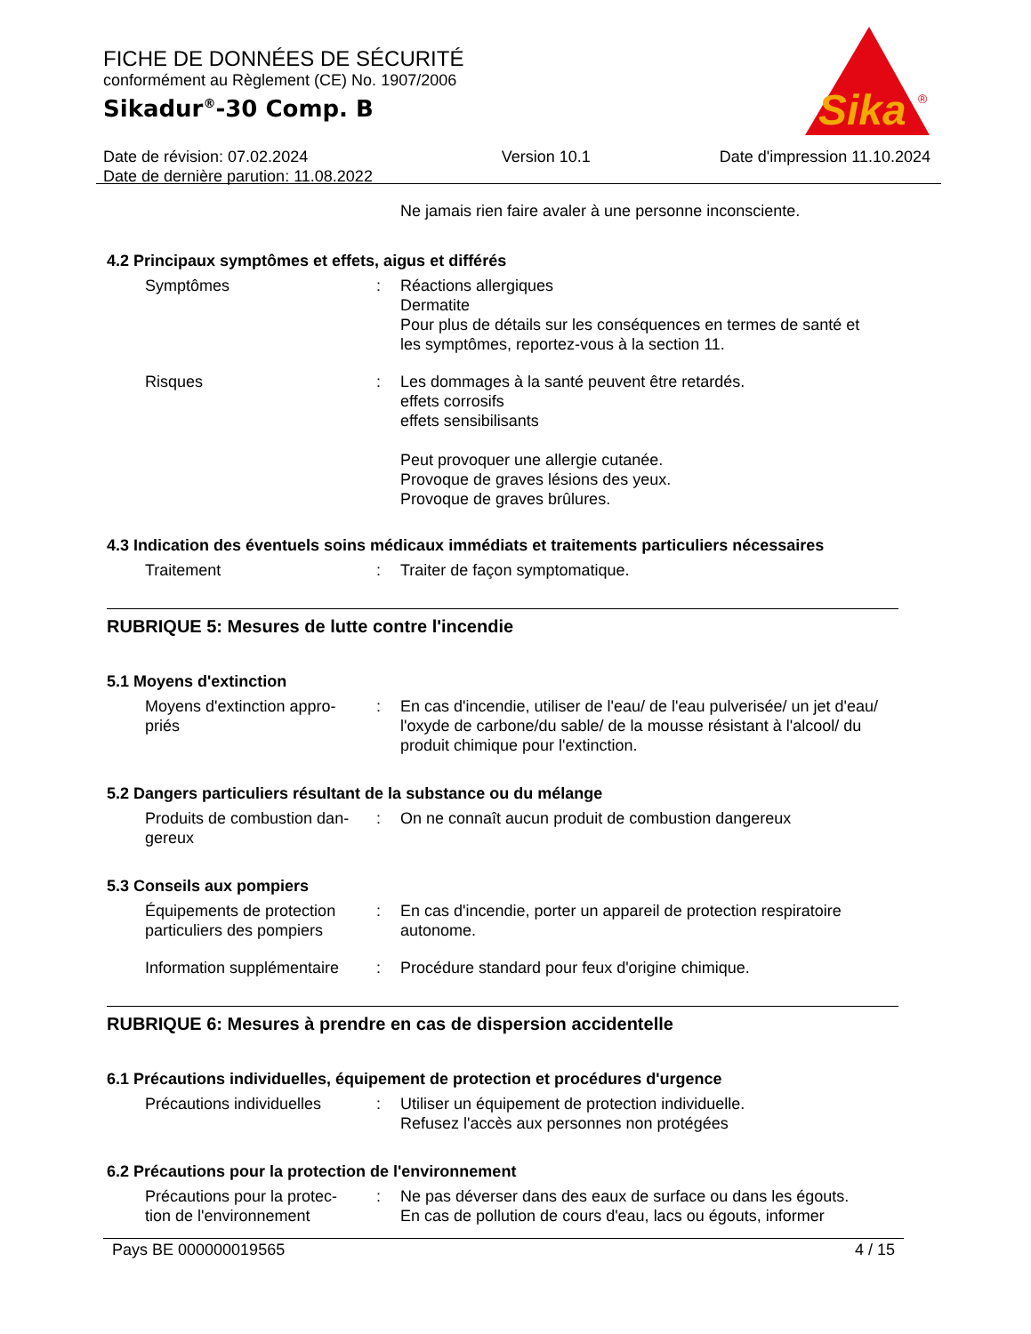FICHE DE DONNÉES DE SÉCURITÉ
conformément au Règlement (CE) No. 1907/2006
Sikadur<sup>®</sup>-30 Comp. B
Date de révision: 07.02.2024
Date de dernière parution: 11.08.2022
Version 10.1 Date d'impression 11.10.2024
Sika
®
Ne jamais rien faire avaler à une personne inconsciente.
4.2 Principaux symptômes et effets, aigus et différés
Symptômes : Réactions allergiques
Dermatite
Pour plus de détails sur les conséquences en termes de santé et les symptômes, reportez-vous à la section 11.
Risques : Les dommages à la santé peuvent être retardés.
effets corrosifs
effets sensibilisants
Peut provoquer une allergie cutanée.
Provoque de graves lésions des yeux.
Provoque de graves brûlures.
4.3 Indication des éventuels soins médicaux immédiats et traitements particuliers nécessaires
Traitement : Traiter de façon symptomatique.
RUBRIQUE 5: Mesures de lutte contre l'incendie
5.1 Moyens d'extinction
Moyens d'extinction appro-
priés
: En cas d'incendie, utiliser de l'eau/ de l'eau pulverisée/ un jet d'eau/ l'oxyde de carbone/du sable/ de la mousse résistant à l'alcool/ du produit chimique pour l'extinction.
5.2 Dangers particuliers résultant de la substance ou du mélange
Produits de combustion dan-
gereux
: On ne connaît aucun produit de combustion dangereux
5.3 Conseils aux pompiers
Équipements de protection particuliers des pompiers
: En cas d'incendie, porter un appareil de protection respiratoire autonome.
Information supplémentaire
: Procédure standard pour feux d'origine chimique.
RUBRIQUE 6: Mesures à prendre en cas de dispersion accidentelle
6.1 Précautions individuelles, équipement de protection et procédures d'urgence
Précautions individuelles
: Utiliser un équipement de protection individuelle.
Refusez l'accès aux personnes non protégées
6.2 Précautions pour la protection de l'environnement
Précautions pour la protec-
tion de l'environnement
: Ne pas déverser dans des eaux de surface ou dans les égouts.
En cas de pollution de cours d'eau, lacs ou égouts, informer
Pays BE 000000019565 4 / 15